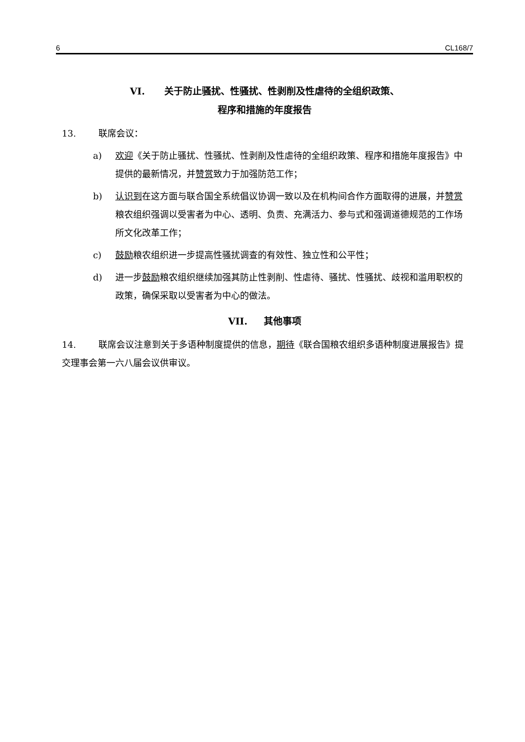6 CL168/7
VI. 关于防止骚扰、性骚扰、性剥削及性虐待的全组织政策、
程序和措施的年度报告
13. 联席会议：
a) 欢迎《关于防止骚扰、性骚扰、性剥削及性虐待的全组织政策、程序和措施年度报告》中提供的最新情况，并赞赏致力于加强防范工作；
b) 认识到在这方面与联合国全系统倡议协调一致以及在机构间合作方面取得的进展，并赞赏粮农组织强调以受害者为中心、透明、负责、充满活力、参与式和强调道德规范的工作场所文化改革工作；
c) 鼓励粮农组织进一步提高性骚扰调查的有效性、独立性和公平性；
d) 进一步鼓励粮农组织继续加强其防止性剥削、性虐待、骚扰、性骚扰、歧视和滥用职权的政策，确保采取以受害者为中心的做法。
VII. 其他事项
14. 联席会议注意到关于多语种制度提供的信息，期待《联合国粮农组织多语种制度进展报告》提交理事会第一六八届会议供审议。